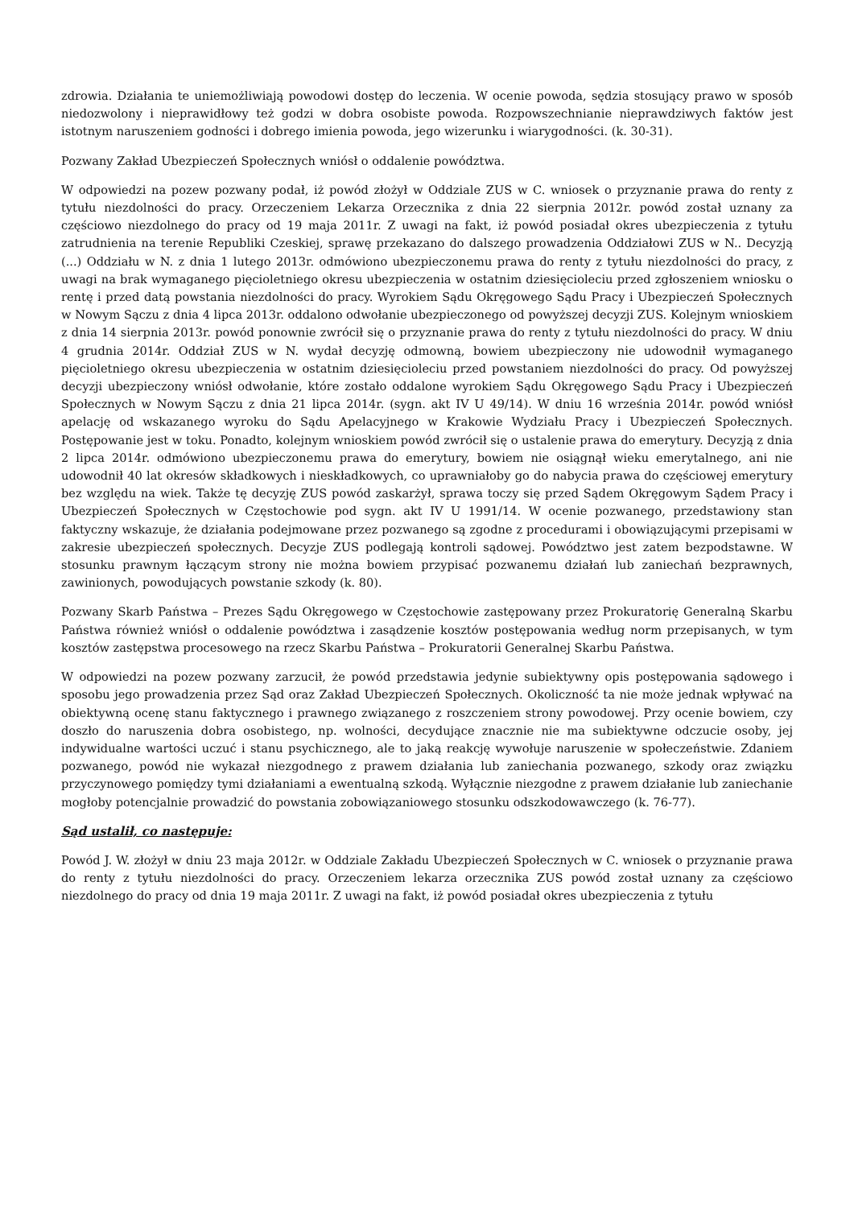zdrowia. Działania te uniemożliwiają powodowi dostęp do leczenia. W ocenie powoda, sędzia stosujący prawo w sposób niedozwolony i nieprawidłowy też godzi w dobra osobiste powoda. Rozpowszechnianie nieprawdziwych faktów jest istotnym naruszeniem godności i dobrego imienia powoda, jego wizerunku i wiarygodności. (k. 30-31).
Pozwany Zakład Ubezpieczeń Społecznych wniósł o oddalenie powództwa.
W odpowiedzi na pozew pozwany podał, iż powód złożył w Oddziale ZUS w C. wniosek o przyznanie prawa do renty z tytułu niezdolności do pracy. Orzeczeniem Lekarza Orzecznika z dnia 22 sierpnia 2012r. powód został uznany za częściowo niezdolnego do pracy od 19 maja 2011r. Z uwagi na fakt, iż powód posiadał okres ubezpieczenia z tytułu zatrudnienia na terenie Republiki Czeskiej, sprawę przekazano do dalszego prowadzenia Oddziałowi ZUS w N.. Decyzją (...) Oddziału w N. z dnia 1 lutego 2013r. odmówiono ubezpieczonemu prawa do renty z tytułu niezdolności do pracy, z uwagi na brak wymaganego pięcioletniego okresu ubezpieczenia w ostatnim dziesięcioleciu przed zgłoszeniem wniosku o rentę i przed datą powstania niezdolności do pracy. Wyrokiem Sądu Okręgowego Sądu Pracy i Ubezpieczeń Społecznych w Nowym Sączu z dnia 4 lipca 2013r. oddalono odwołanie ubezpieczonego od powyższej decyzji ZUS. Kolejnym wnioskiem z dnia 14 sierpnia 2013r. powód ponownie zwrócił się o przyznanie prawa do renty z tytułu niezdolności do pracy. W dniu 4 grudnia 2014r. Oddział ZUS w N. wydał decyzję odmowną, bowiem ubezpieczony nie udowodnił wymaganego pięcioletniego okresu ubezpieczenia w ostatnim dziesięcioleciu przed powstaniem niezdolności do pracy. Od powyższej decyzji ubezpieczony wniósł odwołanie, które zostało oddalone wyrokiem Sądu Okręgowego Sądu Pracy i Ubezpieczeń Społecznych w Nowym Sączu z dnia 21 lipca 2014r. (sygn. akt IV U 49/14). W dniu 16 września 2014r. powód wniósł apelację od wskazanego wyroku do Sądu Apelacyjnego w Krakowie Wydziału Pracy i Ubezpieczeń Społecznych. Postępowanie jest w toku. Ponadto, kolejnym wnioskiem powód zwrócił się o ustalenie prawa do emerytury. Decyzją z dnia 2 lipca 2014r. odmówiono ubezpieczonemu prawa do emerytury, bowiem nie osiągnął wieku emerytalnego, ani nie udowodnił 40 lat okresów składkowych i nieskładkowych, co uprawniałoby go do nabycia prawa do częściowej emerytury bez względu na wiek. Także tę decyzję ZUS powód zaskarżył, sprawa toczy się przed Sądem Okręgowym Sądem Pracy i Ubezpieczeń Społecznych w Częstochowie pod sygn. akt IV U 1991/14. W ocenie pozwanego, przedstawiony stan faktyczny wskazuje, że działania podejmowane przez pozwanego są zgodne z procedurami i obowiązującymi przepisami w zakresie ubezpieczeń społecznych. Decyzje ZUS podlegają kontroli sądowej. Powództwo jest zatem bezpodstawne. W stosunku prawnym łączącym strony nie można bowiem przypisać pozwanemu działań lub zaniechań bezprawnych, zawinionych, powodujących powstanie szkody (k. 80).
Pozwany Skarb Państwa – Prezes Sądu Okręgowego w Częstochowie zastępowany przez Prokuratorię Generalną Skarbu Państwa również wniósł o oddalenie powództwa i zasądzenie kosztów postępowania według norm przepisanych, w tym kosztów zastępstwa procesowego na rzecz Skarbu Państwa – Prokuratorii Generalnej Skarbu Państwa.
W odpowiedzi na pozew pozwany zarzucił, że powód przedstawia jedynie subiektywny opis postępowania sądowego i sposobu jego prowadzenia przez Sąd oraz Zakład Ubezpieczeń Społecznych. Okoliczność ta nie może jednak wpływać na obiektywną ocenę stanu faktycznego i prawnego związanego z roszczeniem strony powodowej. Przy ocenie bowiem, czy doszło do naruszenia dobra osobistego, np. wolności, decydujące znacznie nie ma subiektywne odczucie osoby, jej indywidualne wartości uczuć i stanu psychicznego, ale to jaką reakcję wywołuje naruszenie w społeczeństwie. Zdaniem pozwanego, powód nie wykazał niezgodnego z prawem działania lub zaniechania pozwanego, szkody oraz związku przyczynowego pomiędzy tymi działaniami a ewentualną szkodą. Wyłącznie niezgodne z prawem działanie lub zaniechanie mogłoby potencjalnie prowadzić do powstania zobowiązaniowego stosunku odszkodowawczego (k. 76-77).
Sąd ustalił, co następuje:
Powód J. W. złożył w dniu 23 maja 2012r. w Oddziale Zakładu Ubezpieczeń Społecznych w C. wniosek o przyznanie prawa do renty z tytułu niezdolności do pracy. Orzeczeniem lekarza orzecznika ZUS powód został uznany za częściowo niezdolnego do pracy od dnia 19 maja 2011r. Z uwagi na fakt, iż powód posiadał okres ubezpieczenia z tytułu